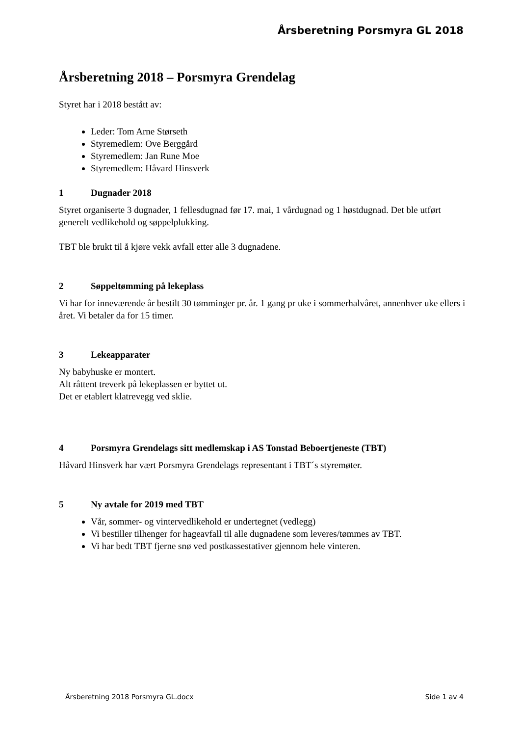Årsberetning Porsmyra GL 2018
Årsberetning 2018 – Porsmyra Grendelag
Styret har i 2018 bestått av:
Leder: Tom Arne Størseth
Styremedlem: Ove Berggård
Styremedlem: Jan Rune Moe
Styremedlem: Håvard Hinsverk
1 Dugnader 2018
Styret organiserte 3 dugnader, 1 fellesdugnad før 17. mai, 1 vårdugnad og 1 høstdugnad. Det ble utført generelt vedlikehold og søppelplukking.
TBT ble brukt til å kjøre vekk avfall etter alle 3 dugnadene.
2 Søppeltømming på lekeplass
Vi har for inneværende år bestilt 30 tømminger pr. år. 1 gang pr uke i sommerhalvåret, annenhver uke ellers i året. Vi betaler da for 15 timer.
3 Lekeapparater
Ny babyhuske er montert.
Alt råttent treverk på lekeplassen er byttet ut.
Det er etablert klatrevegg ved sklie.
4 Porsmyra Grendelags sitt medlemskap i AS Tonstad Beboertjeneste (TBT)
Håvard Hinsverk har vært Porsmyra Grendelags representant i TBT´s styremøter.
5 Ny avtale for 2019 med TBT
Vår, sommer- og vintervedlikehold er undertegnet (vedlegg)
Vi bestiller tilhenger for hageavfall til alle dugnadene som leveres/tømmes av TBT.
Vi har bedt TBT fjerne snø ved postkassestativer gjennom hele vinteren.
Årsberetning 2018 Porsmyra GL.docx Side 1 av 4